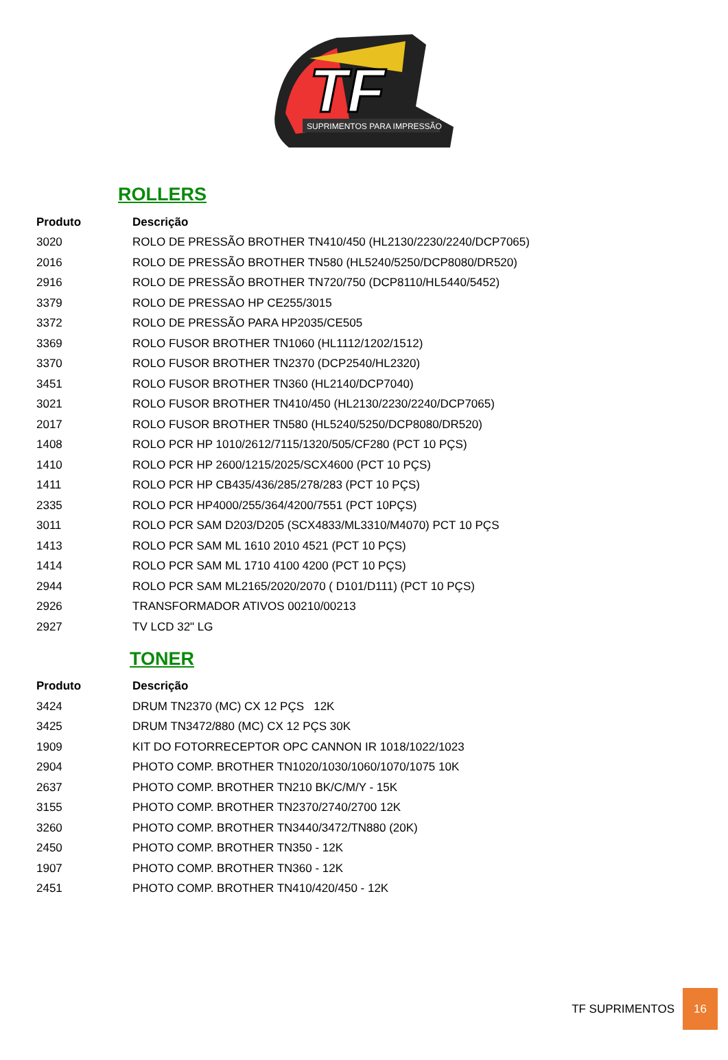TF
SUPRIMENTOS PARA IMPRESSÃO
ROLLERS
| Produto | Descrição |
| --- | --- |
| 3020 | ROLO DE PRESSÃO BROTHER TN410/450 (HL2130/2230/2240/DCP7065) |
| 2016 | ROLO DE PRESSÃO BROTHER TN580 (HL5240/5250/DCP8080/DR520) |
| 2916 | ROLO DE PRESSÃO BROTHER TN720/750 (DCP8110/HL5440/5452) |
| 3379 | ROLO DE PRESSAO HP CE255/3015 |
| 3372 | ROLO DE PRESSÃO PARA HP2035/CE505 |
| 3369 | ROLO FUSOR BROTHER TN1060 (HL1112/1202/1512) |
| 3370 | ROLO FUSOR BROTHER TN2370 (DCP2540/HL2320) |
| 3451 | ROLO FUSOR BROTHER TN360 (HL2140/DCP7040) |
| 3021 | ROLO FUSOR BROTHER TN410/450 (HL2130/2230/2240/DCP7065) |
| 2017 | ROLO FUSOR BROTHER TN580 (HL5240/5250/DCP8080/DR520) |
| 1408 | ROLO PCR HP 1010/2612/7115/1320/505/CF280 (PCT 10 PÇS) |
| 1410 | ROLO PCR HP 2600/1215/2025/SCX4600 (PCT 10 PÇS) |
| 1411 | ROLO PCR HP CB435/436/285/278/283 (PCT 10 PÇS) |
| 2335 | ROLO PCR HP4000/255/364/4200/7551 (PCT 10PÇS) |
| 3011 | ROLO PCR SAM D203/D205 (SCX4833/ML3310/M4070) PCT 10 PÇS |
| 1413 | ROLO PCR SAM ML 1610 2010 4521 (PCT 10 PÇS) |
| 1414 | ROLO PCR SAM ML 1710 4100 4200 (PCT 10 PÇS) |
| 2944 | ROLO PCR SAM ML2165/2020/2070 ( D101/D111) (PCT 10 PÇS) |
| 2926 | TRANSFORMADOR ATIVOS 00210/00213 |
| 2927 | TV LCD 32" LG |
TONER
| Produto | Descrição |
| --- | --- |
| 3424 | DRUM TN2370 (MC) CX 12 PÇS 12K |
| 3425 | DRUM TN3472/880 (MC) CX 12 PÇS 30K |
| 1909 | KIT DO FOTORRECEPTOR OPC CANNON IR 1018/1022/1023 |
| 2904 | PHOTO COMP. BROTHER TN1020/1030/1060/1070/1075 10K |
| 2637 | PHOTO COMP. BROTHER TN210 BK/C/M/Y - 15K |
| 3155 | PHOTO COMP. BROTHER TN2370/2740/2700 12K |
| 3260 | PHOTO COMP. BROTHER TN3440/3472/TN880 (20K) |
| 2450 | PHOTO COMP. BROTHER TN350 - 12K |
| 1907 | PHOTO COMP. BROTHER TN360 - 12K |
| 2451 | PHOTO COMP. BROTHER TN410/420/450 - 12K |
TF SUPRIMENTOS 16